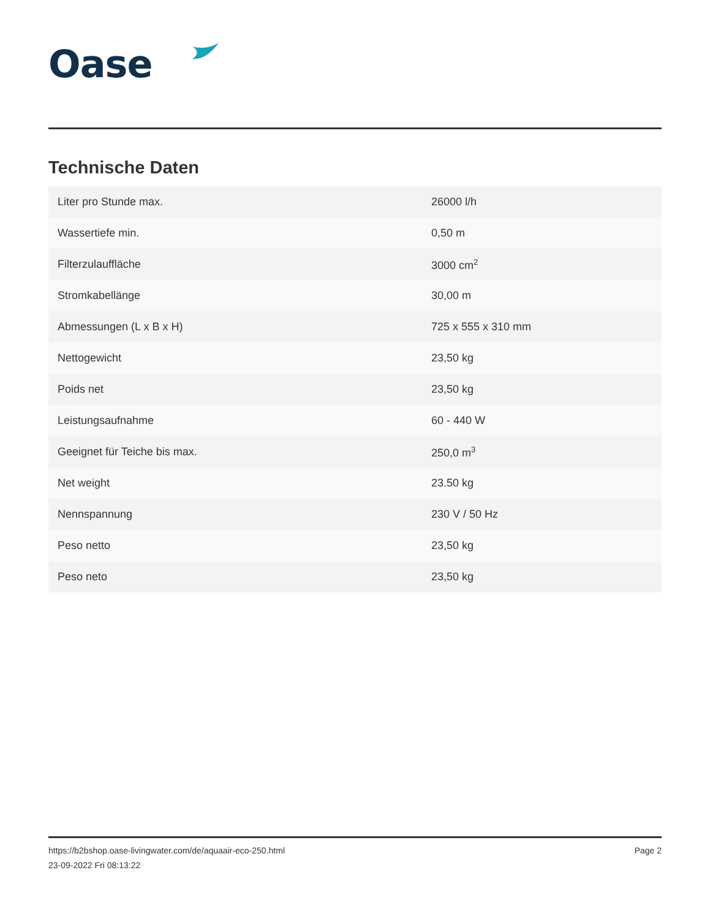Oase
Technische Daten
| Liter pro Stunde max. | 26000 l/h |
| Wassertiefe min. | 0,50 m |
| Filterzulauffläche | 3000 cm<sup>2</sup> |
| Stromkabellänge | 30,00 m |
| Abmessungen (L x B x H) | 725 x 555 x 310 mm |
| Nettogewicht | 23,50 kg |
| Poids net | 23,50 kg |
| Leistungsaufnahme | 60 - 440 W |
| Geeignet für Teiche bis max. | 250,0 m<sup>3</sup> |
| Net weight | 23.50 kg |
| Nennspannung | 230 V / 50 Hz |
| Peso netto | 23,50 kg |
| Peso neto | 23,50 kg |
https://b2bshop.oase-livingwater.com/de/aquaair-eco-250.html
23-09-2022 Fri 08:13:22
Page 2